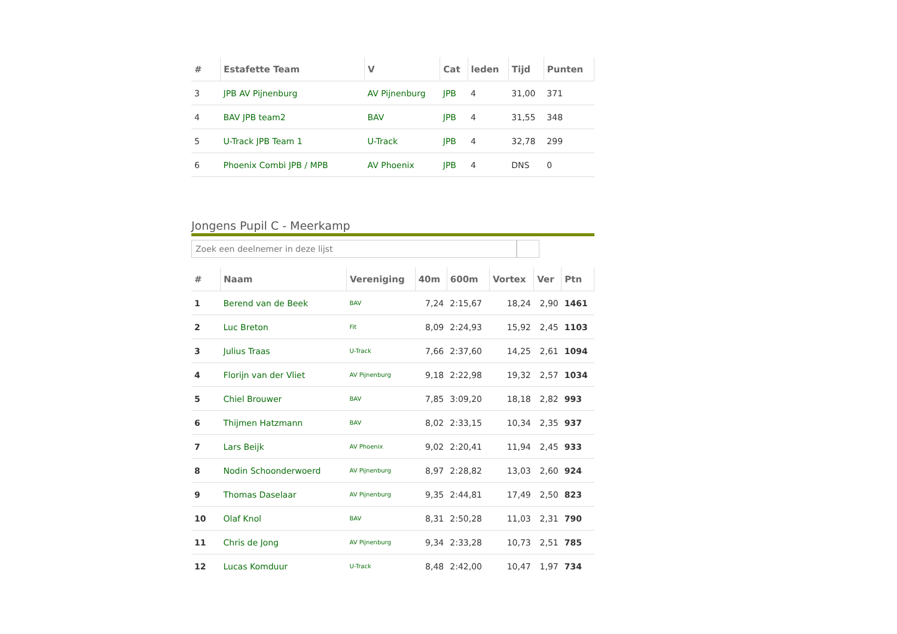| # | Estafette Team | V | Cat | leden | Tijd | Punten |
| --- | --- | --- | --- | --- | --- | --- |
| 3 | JPB AV Pijnenburg | AV Pijnenburg | JPB | 4 | 31,00 | 371 |
| 4 | BAV JPB team2 | BAV | JPB | 4 | 31,55 | 348 |
| 5 | U-Track JPB Team 1 | U-Track | JPB | 4 | 32,78 | 299 |
| 6 | Phoenix Combi JPB / MPB | AV Phoenix | JPB | 4 | DNS | 0 |
Jongens Pupil C - Meerkamp
Zoek een deelnemer in deze lijst
| # | Naam | Vereniging | 40m | 600m | Vortex | Ver | Ptn |
| --- | --- | --- | --- | --- | --- | --- | --- |
| 1 | Berend van de Beek | BAV | 7,24 | 2:15,67 | 18,24 | 2,90 | 1461 |
| 2 | Luc Breton | Fit | 8,09 | 2:24,93 | 15,92 | 2,45 | 1103 |
| 3 | Julius Traas | U-Track | 7,66 | 2:37,60 | 14,25 | 2,61 | 1094 |
| 4 | Florijn van der Vliet | AV Pijnenburg | 9,18 | 2:22,98 | 19,32 | 2,57 | 1034 |
| 5 | Chiel Brouwer | BAV | 7,85 | 3:09,20 | 18,18 | 2,82 | 993 |
| 6 | Thijmen Hatzmann | BAV | 8,02 | 2:33,15 | 10,34 | 2,35 | 937 |
| 7 | Lars Beijk | AV Phoenix | 9,02 | 2:20,41 | 11,94 | 2,45 | 933 |
| 8 | Nodin Schoonderwoerd | AV Pijnenburg | 8,97 | 2:28,82 | 13,03 | 2,60 | 924 |
| 9 | Thomas Daselaar | AV Pijnenburg | 9,35 | 2:44,81 | 17,49 | 2,50 | 823 |
| 10 | Olaf Knol | BAV | 8,31 | 2:50,28 | 11,03 | 2,31 | 790 |
| 11 | Chris de Jong | AV Pijnenburg | 9,34 | 2:33,28 | 10,73 | 2,51 | 785 |
| 12 | Lucas Komduur | U-Track | 8,48 | 2:42,00 | 10,47 | 1,97 | 734 |